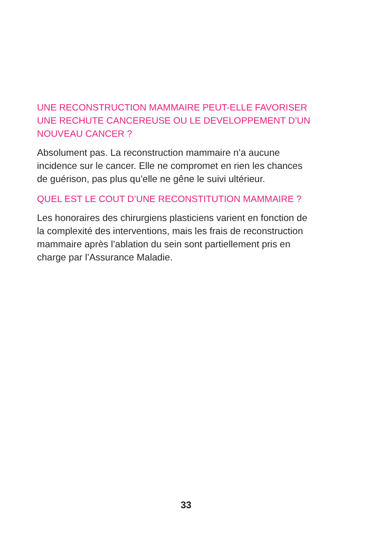UNE RECONSTRUCTION MAMMAIRE PEUT-ELLE FAVORISER UNE RECHUTE CANCEREUSE OU LE DEVELOPPEMENT D’UN NOUVEAU CANCER ?
Absolument pas. La reconstruction mammaire n’a aucune incidence sur le cancer. Elle ne compromet en rien les chances de guérison, pas plus qu’elle ne gêne le suivi ultérieur.
QUEL EST LE COUT D’UNE RECONSTITUTION MAMMAIRE ?
Les honoraires des chirurgiens plasticiens varient en fonction de la complexité des interventions, mais les frais de reconstruction mammaire après l’ablation du sein sont partiellement pris en charge par l’Assurance Maladie.
33